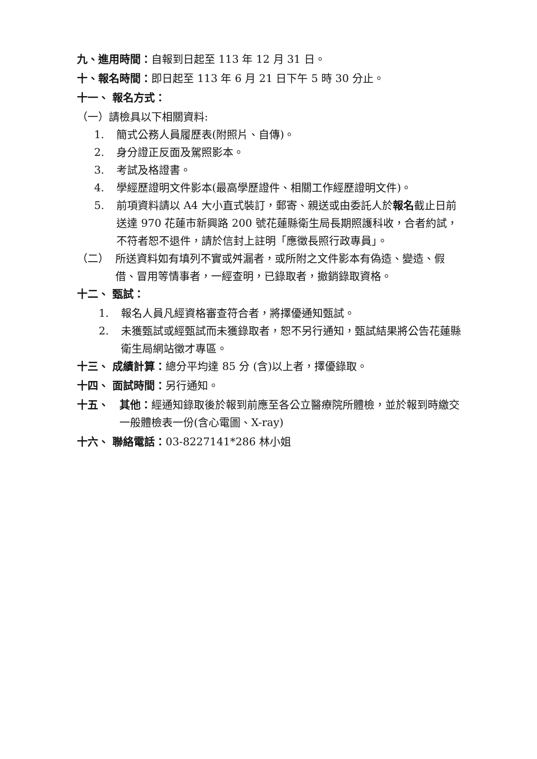九、進用時間：自報到日起至 113 年 12 月 31 日。
十、報名時間：即日起至 113 年 6 月 21 日下午 5 時 30 分止。
十一、 報名方式：
（一）請檢具以下相關資料:
1. 簡式公務人員履歷表(附照片、自傳)。
2. 身分證正反面及駕照影本。
3. 考試及格證書。
4. 學經歷證明文件影本(最高學歷證件、相關工作經歷證明文件)。
5. 前項資料請以 A4 大小直式裝訂，郵寄、親送或由委託人於報名截止日前送達 970 花蓮市新興路 200 號花蓮縣衛生局長期照護科收，合者約試，不符者恕不退件，請於信封上註明「應徵長照行政專員」。
（二） 所送資料如有填列不實或舛漏者，或所附之文件影本有偽造、變造、假借、冒用等情事者，一經查明，已錄取者，撤銷錄取資格。
十二、 甄試：
1. 報名人員凡經資格審查符合者，將擇優通知甄試。
2. 未獲甄試或經甄試而未獲錄取者，恕不另行通知，甄試結果將公告花蓮縣衛生局網站徵才專區。
十三、 成績計算：總分平均達 85 分 (含)以上者，擇優錄取。
十四、 面試時間：另行通知。
十五、 其他：經通知錄取後於報到前應至各公立醫療院所體檢，並於報到時繳交一般體檢表一份(含心電圖、X-ray)
十六、 聯絡電話：03-8227141*286 林小姐